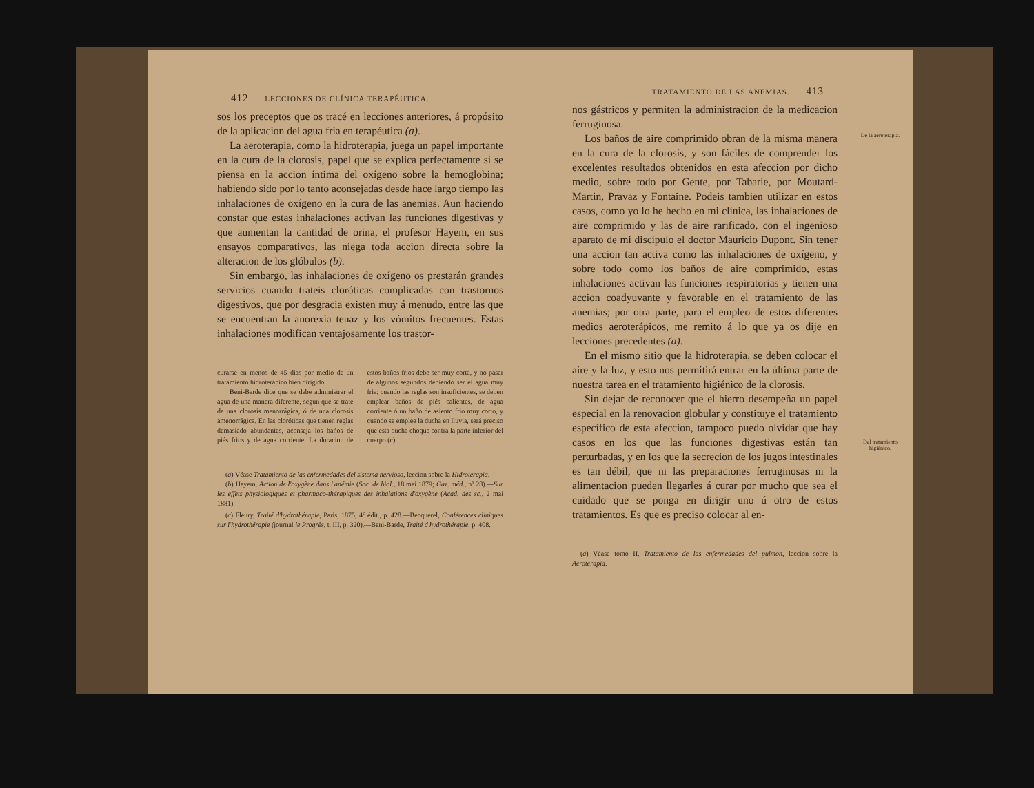412 LECCIONES DE CLÍNICA TERAPÉUTICA.
sos los preceptos que os tracé en lecciones anteriores, á propósito de la aplicacion del agua fria en terapéutica (a).
La aeroterapia, como la hidroterapia, juega un papel importante en la cura de la clorosis, papel que se explica perfectamente si se piensa en la accion íntima del oxígeno sobre la hemoglobina; habiendo sido por lo tanto aconsejadas desde hace largo tiempo las inhalaciones de oxígeno en la cura de las anemias. Aun haciendo constar que estas inhalaciones activan las funciones digestivas y que aumentan la cantidad de orina, el profesor Hayem, en sus ensayos comparativos, las niega toda accion directa sobre la alteracion de los glóbulos (b).
Sin embargo, las inhalaciones de oxígeno os prestarán grandes servicios cuando trateis cloróticas complicadas con trastornos digestivos, que por desgracia existen muy á menudo, entre las que se encuentran la anorexia tenaz y los vómitos frecuentes. Estas inhalaciones modifican ventajosamente los trastor-
curarse en menos de 45 dias por medio de un tratamiento hidroterápico bien dirigido.
Beni-Barde dice que se debe administrar el agua de una manera diferente, segun que se trate de una clorosis menorrágica, ó de una clorosis amenorrágica. En las cloróticas que tienen reglas demasiado abundantes, aconseja los baños de piés frios y de agua corriente. La duracion de estos baños frios debe ser muy corta, y no pasar de algunos segundos debiendo ser el agua muy fria; cuando las reglas son insuficientes, se deben emplear baños de piés calientes, de agua corriente ó un baño de asiento frio muy corto, y cuando se emplee la ducha en lluvia, será preciso que esta ducha choque contra la parte inferior del cuerpo (c).
(a) Véase Tratamiento de las enfermedades del sistema nervioso, leccion sobre la Hidroterapia.
(b) Hayem, Action de l'oxygène dans l'anémie (Soc. de biol., 18 mai 1879; Gaz. méd., nº 28).—Sur les effets physiologiques et pharmaco-thérapiques des inhalations d'oxygène (Acad. des sc., 2 mai 1881).
(c) Fleury, Traité d'hydrothérapie, Paris, 1875, 4<sup>e</sup> édit., p. 428.—Becquerel, Conférences cliniques sur l'hydrothérapie (journal le Progrès, t. III, p. 320).—Beni-Barde, Traité d'hydrothérapie, p. 408.
TRATAMIENTO DE LAS ANEMIAS. 413
nos gástricos y permiten la administracion de la medicacion ferruginosa.
De la aeroterapia.
Los baños de aire comprimido obran de la misma manera en la cura de la clorosis, y son fáciles de comprender los excelentes resultados obtenidos en esta afeccion por dicho medio, sobre todo por Gente, por Tabarie, por Moutard-Martin, Pravaz y Fontaine. Podeis tambien utilizar en estos casos, como yo lo he hecho en mi clínica, las inhalaciones de aire comprimido y las de aire rarificado, con el ingenioso aparato de mi discípulo el doctor Mauricio Dupont. Sin tener una accion tan activa como las inhalaciones de oxígeno, y sobre todo como los baños de aire comprimido, estas inhalaciones activan las funciones respiratorias y tienen una accion coadyuvante y favorable en el tratamiento de las anemias; por otra parte, para el empleo de estos diferentes medios aeroterápicos, me remito á lo que ya os dije en lecciones precedentes (a).
En el mismo sitio que la hidroterapia, se deben colocar el aire y la luz, y esto nos permitirá entrar en la última parte de nuestra tarea en el tratamiento higiénico de la clorosis.
Del tratamiento higiénico.
Sin dejar de reconocer que el hierro desempeña un papel especial en la renovacion globular y constituye el tratamiento específico de esta afeccion, tampoco puedo olvidar que hay casos en los que las funciones digestivas están tan perturbadas, y en los que la secrecion de los jugos intestinales es tan débil, que ni las preparaciones ferruginosas ni la alimentacion pueden llegarles á curar por mucho que sea el cuidado que se ponga en dirigir uno ú otro de estos tratamientos. Es que es preciso colocar al en-
(a) Véase tomo II. Tratamiento de las enfermedades del pulmon, leccion sobre la Aeroterapia.